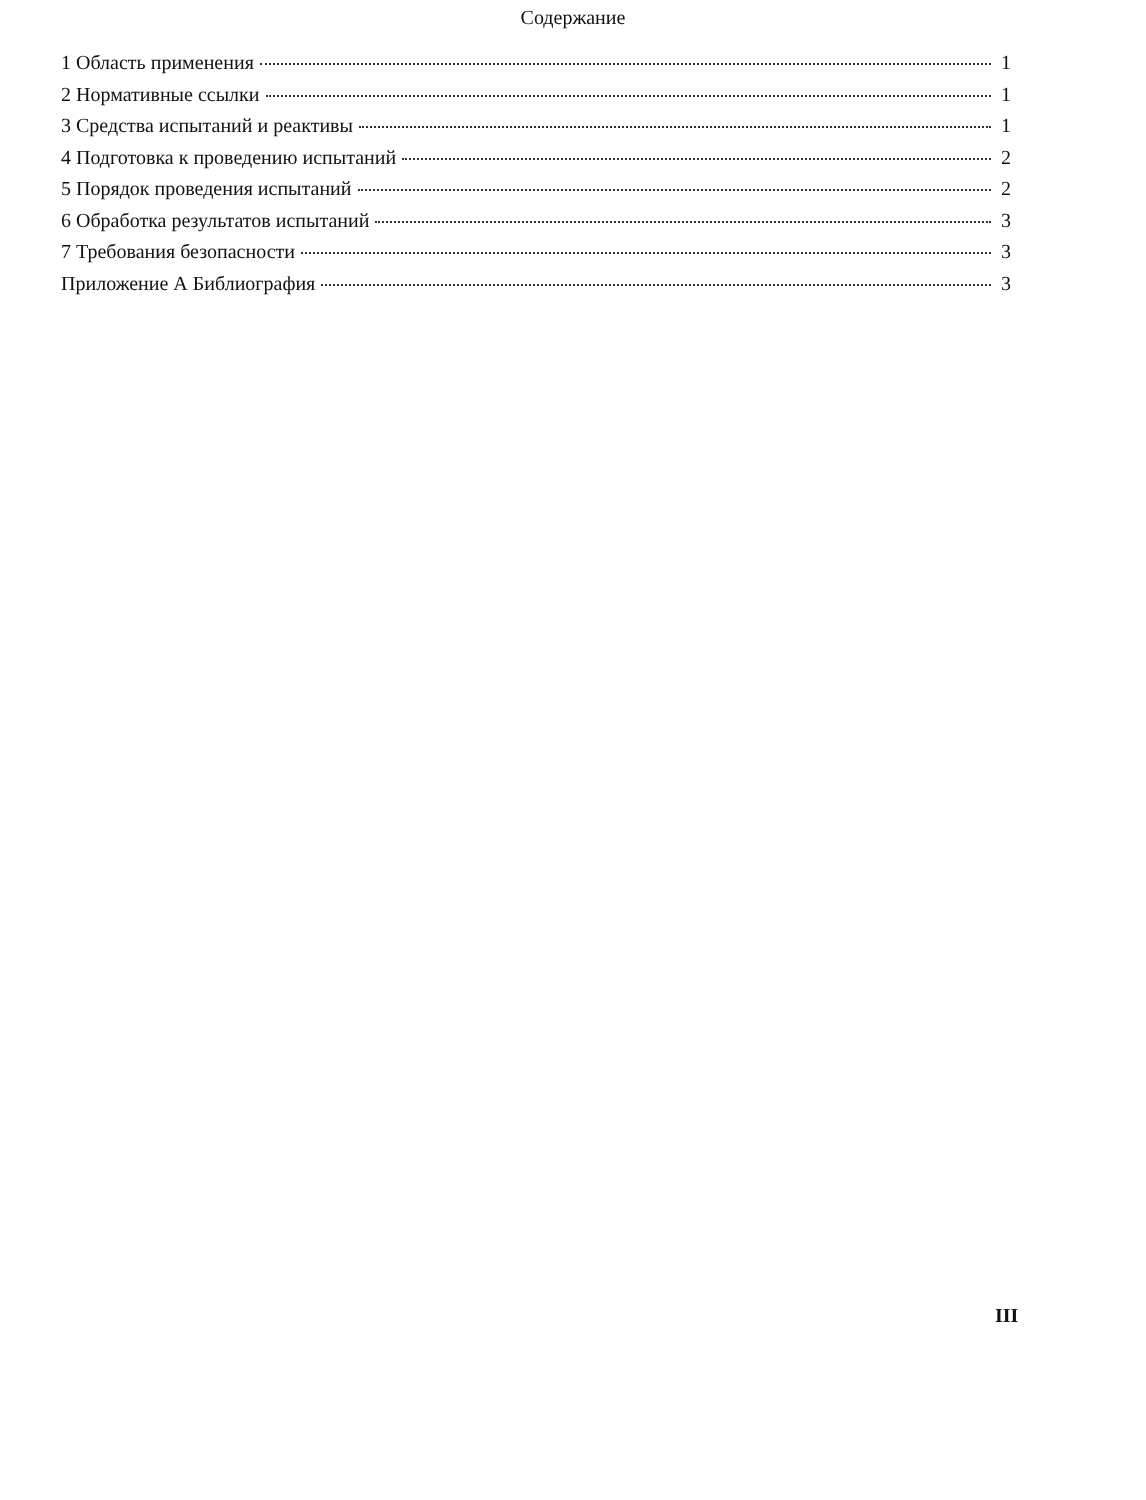Содержание
1 Область применения 1
2 Нормативные ссылки 1
3 Средства испытаний и реактивы 1
4 Подготовка к проведению испытаний 2
5 Порядок проведения испытаний 2
6 Обработка результатов испытаний 3
7 Требования безопасности 3
Приложение А Библиография 3
III